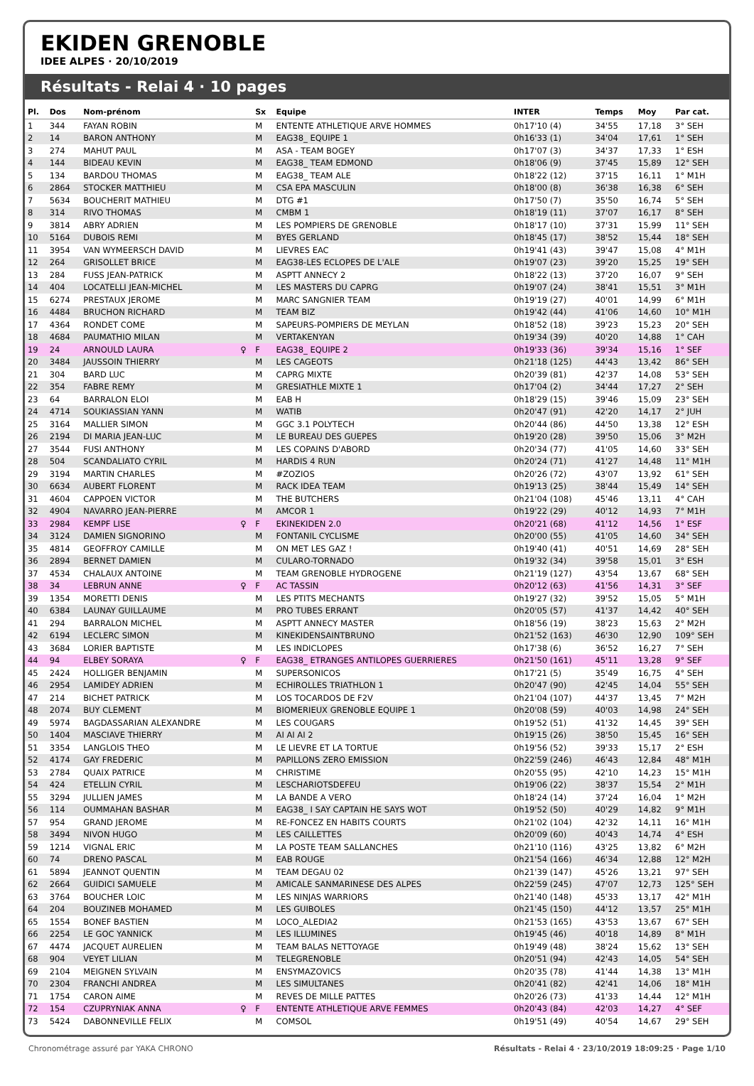EKIDEN GRENOBLE
IDEE ALPES · 20/10/2019
Résultats - Relai 4 · 10 pages
| Pl. | Dos | Nom-prénom | | Sx | Equipe | INTER | Temps | Moy | Par cat. |
| --- | --- | --- | --- | --- | --- | --- | --- | --- | --- |
| 1 | 344 | FAYAN ROBIN | | M | ENTENTE ATHLETIQUE ARVE HOMMES | 0h17'10 (4) | 34'55 | 17,18 | 3° SEH |
| 2 | 14 | BARON ANTHONY | | M | EAG38_ EQUIPE 1 | 0h16'33 (1) | 34'04 | 17,61 | 1° SEH |
| 3 | 274 | MAHUT PAUL | | M | ASA - TEAM BOGEY | 0h17'07 (3) | 34'37 | 17,33 | 1° ESH |
| 4 | 144 | BIDEAU KEVIN | | M | EAG38_ TEAM EDMOND | 0h18'06 (9) | 37'45 | 15,89 | 12° SEH |
| 5 | 134 | BARDOU THOMAS | | M | EAG38_ TEAM ALE | 0h18'22 (12) | 37'15 | 16,11 | 1° M1H |
| 6 | 2864 | STOCKER MATTHIEU | | M | CSA EPA MASCULIN | 0h18'00 (8) | 36'38 | 16,38 | 6° SEH |
| 7 | 5634 | BOUCHERIT MATHIEU | | M | DTG #1 | 0h17'50 (7) | 35'50 | 16,74 | 5° SEH |
| 8 | 314 | RIVO THOMAS | | M | CMBM 1 | 0h18'19 (11) | 37'07 | 16,17 | 8° SEH |
| 9 | 3814 | ABRY ADRIEN | | M | LES POMPIERS DE GRENOBLE | 0h18'17 (10) | 37'31 | 15,99 | 11° SEH |
| 10 | 5164 | DUBOIS REMI | | M | BYES GERLAND | 0h18'45 (17) | 38'52 | 15,44 | 18° SEH |
| 11 | 3954 | VAN WYMEERSCH DAVID | | M | LIEVRES EAC | 0h19'41 (43) | 39'47 | 15,08 | 4° M1H |
| 12 | 264 | GRISOLLET BRICE | | M | EAG38-LES ECLOPES DE L'ALE | 0h19'07 (23) | 39'20 | 15,25 | 19° SEH |
| 13 | 284 | FUSS JEAN-PATRICK | | M | ASPTT ANNECY 2 | 0h18'22 (13) | 37'20 | 16,07 | 9° SEH |
| 14 | 404 | LOCATELLI JEAN-MICHEL | | M | LES MASTERS DU CAPRG | 0h19'07 (24) | 38'41 | 15,51 | 3° M1H |
| 15 | 6274 | PRESTAUX JEROME | | M | MARC SANGNIER TEAM | 0h19'19 (27) | 40'01 | 14,99 | 6° M1H |
| 16 | 4484 | BRUCHON RICHARD | | M | TEAM BIZ | 0h19'42 (44) | 41'06 | 14,60 | 10° M1H |
| 17 | 4364 | RONDET COME | | M | SAPEURS-POMPIERS DE MEYLAN | 0h18'52 (18) | 39'23 | 15,23 | 20° SEH |
| 18 | 4684 | PAUMATHIO MILAN | | M | VERTAKENYAN | 0h19'34 (39) | 40'20 | 14,88 | 1° CAH |
| 19 | 24 | ARNOULD LAURA | ♀ | F | EAG38_ EQUIPE 2 | 0h19'33 (36) | 39'34 | 15,16 | 1° SEF |
| 20 | 3484 | JAUSSOIN THIERRY | | M | LES CAGEOTS | 0h21'18 (125) | 44'43 | 13,42 | 86° SEH |
| 21 | 304 | BARD LUC | | M | CAPRG MIXTE | 0h20'39 (81) | 42'37 | 14,08 | 53° SEH |
| 22 | 354 | FABRE REMY | | M | GRESIATHLE MIXTE 1 | 0h17'04 (2) | 34'44 | 17,27 | 2° SEH |
| 23 | 64 | BARRALON ELOI | | M | EAB H | 0h18'29 (15) | 39'46 | 15,09 | 23° SEH |
| 24 | 4714 | SOUKIASSIAN YANN | | M | WATIB | 0h20'47 (91) | 42'20 | 14,17 | 2° JUH |
| 25 | 3164 | MALLIER SIMON | | M | GGC 3.1 POLYTECH | 0h20'44 (86) | 44'50 | 13,38 | 12° ESH |
| 26 | 2194 | DI MARIA JEAN-LUC | | M | LE BUREAU DES GUEPES | 0h19'20 (28) | 39'50 | 15,06 | 3° M2H |
| 27 | 3544 | FUSI ANTHONY | | M | LES COPAINS D'ABORD | 0h20'34 (77) | 41'05 | 14,60 | 33° SEH |
| 28 | 504 | SCANDALIATO CYRIL | | M | HARDIS 4 RUN | 0h20'24 (71) | 41'27 | 14,48 | 11° M1H |
| 29 | 3194 | MARTIN CHARLES | | M | #ZOZIOS | 0h20'26 (72) | 43'07 | 13,92 | 61° SEH |
| 30 | 6634 | AUBERT FLORENT | | M | RACK IDEA TEAM | 0h19'13 (25) | 38'44 | 15,49 | 14° SEH |
| 31 | 4604 | CAPPOEN VICTOR | | M | THE BUTCHERS | 0h21'04 (108) | 45'46 | 13,11 | 4° CAH |
| 32 | 4904 | NAVARRO JEAN-PIERRE | | M | AMCOR 1 | 0h19'22 (29) | 40'12 | 14,93 | 7° M1H |
| 33 | 2984 | KEMPF LISE | ♀ | F | EKINEKIDEN 2.0 | 0h20'21 (68) | 41'12 | 14,56 | 1° ESF |
| 34 | 3124 | DAMIEN SIGNORINO | | M | FONTANIL CYCLISME | 0h20'00 (55) | 41'05 | 14,60 | 34° SEH |
| 35 | 4814 | GEOFFROY CAMILLE | | M | ON MET LES GAZ ! | 0h19'40 (41) | 40'51 | 14,69 | 28° SEH |
| 36 | 2894 | BERNET DAMIEN | | M | CULARO-TORNADO | 0h19'32 (34) | 39'58 | 15,01 | 3° ESH |
| 37 | 4534 | CHALAUX ANTOINE | | M | TEAM GRENOBLE HYDROGENE | 0h21'19 (127) | 43'54 | 13,67 | 68° SEH |
| 38 | 34 | LEBRUN ANNE | ♀ | F | AC TASSIN | 0h20'12 (63) | 41'56 | 14,31 | 3° SEF |
| 39 | 1354 | MORETTI DENIS | | M | LES PTITS MECHANTS | 0h19'27 (32) | 39'52 | 15,05 | 5° M1H |
| 40 | 6384 | LAUNAY GUILLAUME | | M | PRO TUBES ERRANT | 0h20'05 (57) | 41'37 | 14,42 | 40° SEH |
| 41 | 294 | BARRALON MICHEL | | M | ASPTT ANNECY MASTER | 0h18'56 (19) | 38'23 | 15,63 | 2° M2H |
| 42 | 6194 | LECLERC SIMON | | M | KINEKIDENSAINTBRUNO | 0h21'52 (163) | 46'30 | 12,90 | 109° SEH |
| 43 | 3684 | LORIER BAPTISTE | | M | LES INDICLOPES | 0h17'38 (6) | 36'52 | 16,27 | 7° SEH |
| 44 | 94 | ELBEY SORAYA | ♀ | F | EAG38_ ETRANGES ANTILOPES GUERRIERES | 0h21'50 (161) | 45'11 | 13,28 | 9° SEF |
| 45 | 2424 | HOLLIGER BENJAMIN | | M | SUPERSONICOS | 0h17'21 (5) | 35'49 | 16,75 | 4° SEH |
| 46 | 2954 | LAMIDEY ADRIEN | | M | ECHIROLLES TRIATHLON 1 | 0h20'47 (90) | 42'45 | 14,04 | 55° SEH |
| 47 | 214 | BICHET PATRICK | | M | LOS TOCARDOS DE F2V | 0h21'04 (107) | 44'37 | 13,45 | 7° M2H |
| 48 | 2074 | BUY CLEMENT | | M | BIOMERIEUX GRENOBLE EQUIPE 1 | 0h20'08 (59) | 40'03 | 14,98 | 24° SEH |
| 49 | 5974 | BAGDASSARIAN ALEXANDRE | | M | LES COUGARS | 0h19'52 (51) | 41'32 | 14,45 | 39° SEH |
| 50 | 1404 | MASCIAVE THIERRY | | M | AI AI AI 2 | 0h19'15 (26) | 38'50 | 15,45 | 16° SEH |
| 51 | 3354 | LANGLOIS THEO | | M | LE LIEVRE ET LA TORTUE | 0h19'56 (52) | 39'33 | 15,17 | 2° ESH |
| 52 | 4174 | GAY FREDERIC | | M | PAPILLONS ZERO EMISSION | 0h22'59 (246) | 46'43 | 12,84 | 48° M1H |
| 53 | 2784 | QUAIX PATRICE | | M | CHRISTIME | 0h20'55 (95) | 42'10 | 14,23 | 15° M1H |
| 54 | 424 | ETELLIN CYRIL | | M | LESCHARIOTSDEFEU | 0h19'06 (22) | 38'37 | 15,54 | 2° M1H |
| 55 | 3294 | JULLIEN JAMES | | M | LA BANDE A VERO | 0h18'24 (14) | 37'24 | 16,04 | 1° M2H |
| 56 | 114 | OUMMAHAN BASHAR | | M | EAG38_ I SAY CAPTAIN HE SAYS WOT | 0h19'52 (50) | 40'29 | 14,82 | 9° M1H |
| 57 | 954 | GRAND JEROME | | M | RE-FONCEZ EN HABITS COURTS | 0h21'02 (104) | 42'32 | 14,11 | 16° M1H |
| 58 | 3494 | NIVON HUGO | | M | LES CAILLETTES | 0h20'09 (60) | 40'43 | 14,74 | 4° ESH |
| 59 | 1214 | VIGNAL ERIC | | M | LA POSTE TEAM SALLANCHES | 0h21'10 (116) | 43'25 | 13,82 | 6° M2H |
| 60 | 74 | DRENO PASCAL | | M | EAB ROUGE | 0h21'54 (166) | 46'34 | 12,88 | 12° M2H |
| 61 | 5894 | JEANNOT QUENTIN | | M | TEAM DEGAU 02 | 0h21'39 (147) | 45'26 | 13,21 | 97° SEH |
| 62 | 2664 | GUIDICI SAMUELE | | M | AMICALE SANMARINESE DES ALPES | 0h22'59 (245) | 47'07 | 12,73 | 125° SEH |
| 63 | 3764 | BOUCHER LOIC | | M | LES NINJAS WARRIORS | 0h21'40 (148) | 45'33 | 13,17 | 42° M1H |
| 64 | 204 | BOUZINEB MOHAMED | | M | LES GUIBOLES | 0h21'45 (150) | 44'12 | 13,57 | 25° M1H |
| 65 | 1554 | BONEF BASTIEN | | M | LOCO_ALEDIA2 | 0h21'53 (165) | 43'53 | 13,67 | 67° SEH |
| 66 | 2254 | LE GOC YANNICK | | M | LES ILLUMINES | 0h19'45 (46) | 40'18 | 14,89 | 8° M1H |
| 67 | 4474 | JACQUET AURELIEN | | M | TEAM BALAS NETTOYAGE | 0h19'49 (48) | 38'24 | 15,62 | 13° SEH |
| 68 | 904 | VEYET LILIAN | | M | TELEGRENOBLE | 0h20'51 (94) | 42'43 | 14,05 | 54° SEH |
| 69 | 2104 | MEIGNEN SYLVAIN | | M | ENSYMAZOVICS | 0h20'35 (78) | 41'44 | 14,38 | 13° M1H |
| 70 | 2304 | FRANCHI ANDREA | | M | LES SIMULTANES | 0h20'41 (82) | 42'41 | 14,06 | 18° M1H |
| 71 | 1754 | CARON AIME | | M | REVES DE MILLE PATTES | 0h20'26 (73) | 41'33 | 14,44 | 12° M1H |
| 72 | 154 | CZUPRYNIAK ANNA | ♀ | F | ENTENTE ATHLETIQUE ARVE FEMMES | 0h20'43 (84) | 42'03 | 14,27 | 4° SEF |
| 73 | 5424 | DABONNEVILLE FELIX | | M | COMSOL | 0h19'51 (49) | 40'54 | 14,67 | 29° SEH |
Chronométrage assuré par YAKA CHRONO Résultats - Relai 4 · 23/10/2019 18:09:25 · Page 1/10